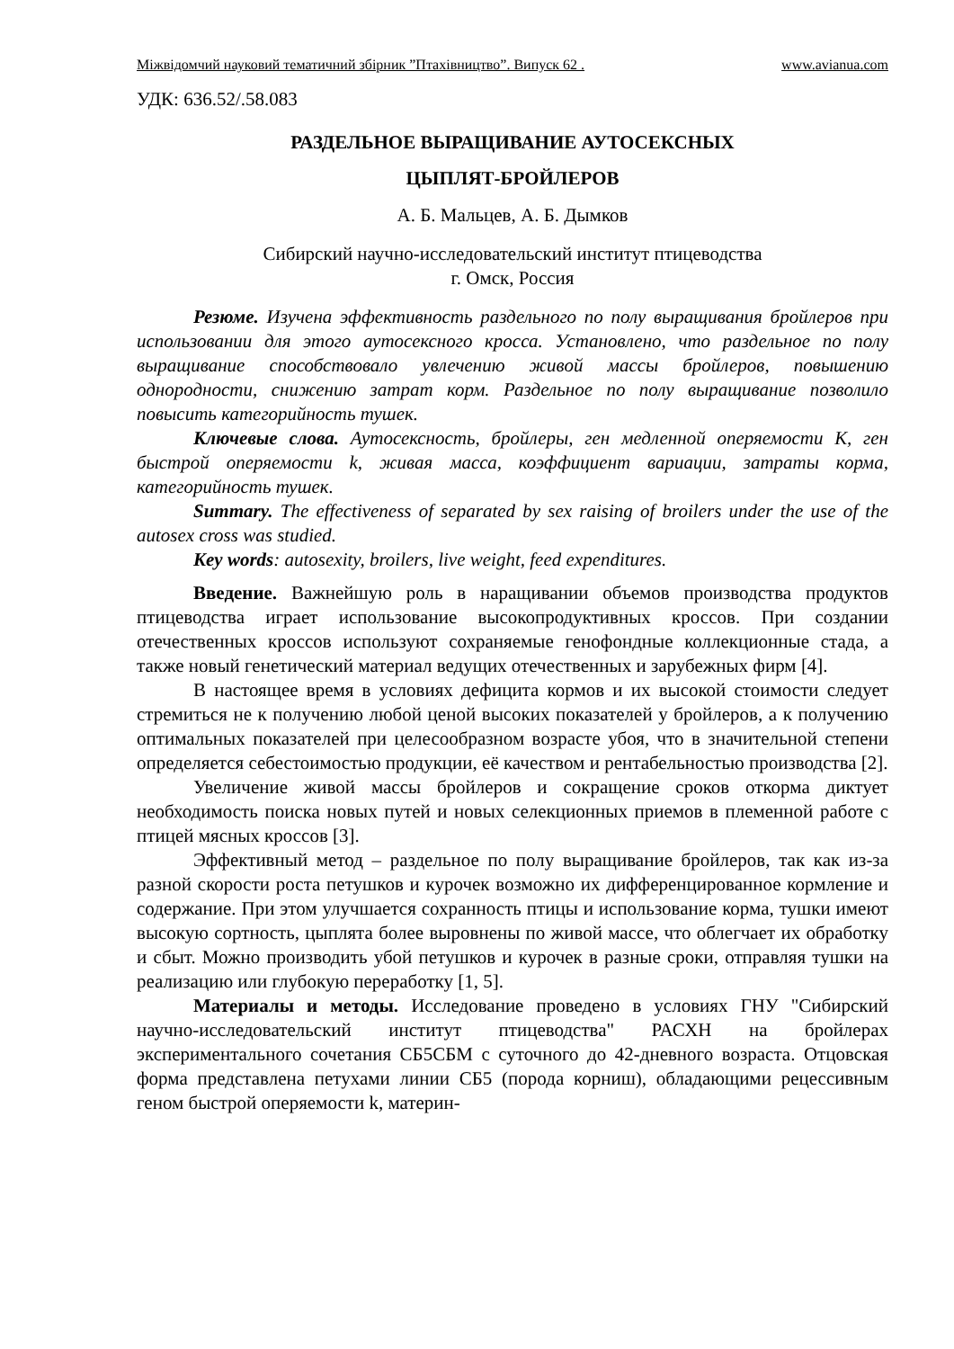Міжвідомчий науковий тематичний збірник ”Птахівництво”. Випуск 62 . www.avianua.com
УДК: 636.52/.58.083
РАЗДЕЛЬНОЕ ВЫРАЩИВАНИЕ АУТОСЕКСНЫХ
ЦЫПЛЯТ-БРОЙЛЕРОВ
А. Б. Мальцев, А. Б. Дымков
Сибирский научно-исследовательский институт птицеводства
г. Омск, Россия
Резюме. Изучена эффективность раздельного по полу выращивания бройлеров при использовании для этого аутосексного кросса. Установлено, что раздельное по полу выращивание способствовало увлечению живой массы бройлеров, повышению однородности, снижению затрат корм. Раздельное по полу выращивание позволило повысить категорийность тушек.
Ключевые слова. Аутосексность, бройлеры, ген медленной оперяемости К, ген быстрой оперяемости k, живая масса, коэффициент вариации, затраты корма, категорийность тушек.
Summary. The effectiveness of separated by sex raising of broilers under the use of the autosex cross was studied.
Key words: autosexity, broilers, live weight, feed expenditures.
Введение. Важнейшую роль в наращивании объемов производства продуктов птицеводства играет использование высокопродуктивных кроссов. При создании отечественных кроссов используют сохраняемые генофондные коллекционные стада, а также новый генетический материал ведущих отечественных и зарубежных фирм [4].
В настоящее время в условиях дефицита кормов и их высокой стоимости следует стремиться не к получению любой ценой высоких показателей у бройлеров, а к получению оптимальных показателей при целесообразном возрасте убоя, что в значительной степени определяется себестоимостью продукции, её качеством и рентабельностью производства [2].
Увеличение живой массы бройлеров и сокращение сроков откорма диктует необходимость поиска новых путей и новых селекционных приемов в племенной работе с птицей мясных кроссов [3].
Эффективный метод – раздельное по полу выращивание бройлеров, так как из-за разной скорости роста петушков и курочек возможно их дифференцированное кормление и содержание. При этом улучшается сохранность птицы и использование корма, тушки имеют высокую сортность, цыплята более выровнены по живой массе, что облегчает их обработку и сбыт. Можно производить убой петушков и курочек в разные сроки, отправляя тушки на реализацию или глубокую переработку [1, 5].
Материалы и методы. Исследование проведено в условиях ГНУ "Сибирский научно-исследовательский институт птицеводства" РАСХН на бройлерах экспериментального сочетания СБ5СБМ с суточного до 42-дневного возраста. Отцовская форма представлена петухами линии СБ5 (порода корниш), обладающими рецессивным геном быстрой оперяемости k, материн-